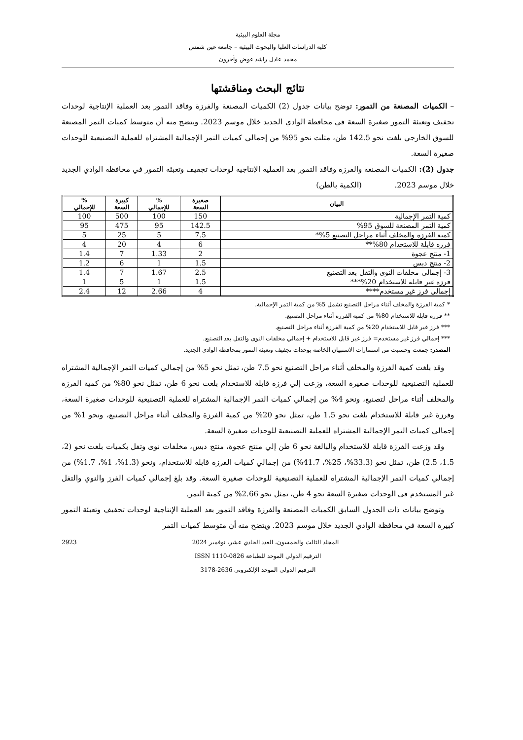مجلة العلوم البيئية
كلية الدراسات العليا والبحوث البيئية – جامعة عين شمس
محمد عادل راشد عوض وآخرون
نتائج البحث ومناقشتها
– الكميات المصنعة من التمور: توضح بيانات جدول (2) الكميات المصنعة والفرزة وفاقد التمور بعد العملية الإنتاجية لوحدات تجفيف وتعبئة التمور صغيرة السعة في محافظة الوادي الجديد خلال موسم 2023. ويتضح منه أن متوسط كميات التمر المصنعة للسوق الخارجي بلغت نحو 142.5 طن، مثلت نحو 95% من إجمالي كميات التمر الإجمالية المشتراه للعملية التصنيعية للوحدات صغيرة السعة.
جدول (2): الكميات المصنعة والفرزة وفاقد التمور بعد العملية الإنتاجية لوحدات تجفيف وتعبئة التمور في محافظة الوادي الجديد خلال موسم 2023. (الكمية بالطن)
| البيان | صغيرة السعة | % للإجمالي | كبيرة السعة | % للإجمالي |
| --- | --- | --- | --- | --- |
| كمية التمر الإجمالية | 150 | 100 | 500 | 100 |
| كمية التمر المصنعة للسوق 95% | 142.5 | 95 | 475 | 95 |
| كمية الفرزة والمخلف أثناء مراحل التصنيع 5%* | 7.5 | 5 | 25 | 5 |
| فرزه قابلة للاستخدام 80%** | 6 | 4 | 20 | 4 |
| 1- منتج عجوة | 2 | 1.33 | 7 | 1.4 |
| 2- منتج دبس | 1.5 | 1 | 6 | 1.2 |
| 3- إجمالي مخلفات النوى والتفل بعد التصنيع | 2.5 | 1.67 | 7 | 1.4 |
| فرزه غير قابلة للاستخدام 20%*** | 1.5 | 1 | 5 | 1 |
| إجمالي فرز غير مستخدم**** | 4 | 2.66 | 12 | 2.4 |
* كمية الفرزة والمخلف أثناء مراحل التصنيع تشمل 5% من كمية التمر الإجمالية.
** فرزه قابلة للاستخدام 80% من كمية الفرزة أثناء مراحل التصنيع.
*** فرز غير قابل للاستخدام 20% من كمية الفرزة أثناء مراحل التصنيع.
*** إجمالي فرز غير مستخدم= فرز غير قابل للاستخدام + إجمالي مخلفات النوى والتفل بعد التصنيع.
المصدر: جمعت وحسبت من استمارات الاستبيان الخاصة بوحدات تجفيف وتعبئة التمور بمحافظة الوادي الجديد.
وقد بلغت كمية الفرزة والمخلف أثناء مراحل التصنيع نحو 7.5 طن، تمثل نحو 5% من إجمالي كميات التمر الإجمالية المشتراه للعملية التصنيعية للوحدات صغيرة السعة، وزعت إلي فرزه قابلة للاستخدام بلغت نحو 6 طن، تمثل نحو 80% من كمية الفرزة والمخلف أثناء مراحل لتصنيع، ونحو 4% من إجمالي كميات التمر الإجمالية المشتراه للعملية التصنيعية للوحدات صغيرة السعة، وفرزة غير قابلة للاستخدام بلغت نحو 1.5 طن، تمثل نحو 20% من كمية الفرزة والمخلف أثناء مراحل التصنيع، ونحو 1% من إجمالي كميات التمر الإجمالية المشتراه للعملية التصنيعية للوحدات صغيرة السعة.
وقد وزعت الفرزة قابلة للاستخدام والبالغة نحو 6 طن إلي منتج عجوة، منتج دبس، مخلفات نوى وتفل بكميات بلغت نحو (2، 1.5، 2.5) طن، تمثل نحو (33.3%، 25%، 41.7%) من إجمالي كميات الفرزة قابلة للاستخدام، ونحو (1.3%، 1%، 1.7%) من إجمالي كميات التمر الإجمالية المشتراه للعملية التصنيعية للوحدات صغيرة السعة. وقد بلغ إجمالي كميات الفرز والنوي والتفل غير المستخدم في الوحدات صغيرة السعة نحو 4 طن، تمثل نحو 2.66% من كمية التمر.
وتوضح بيانات ذات الجدول السابق الكميات المصنعة والفرزة وفاقد التمور بعد العملية الإنتاجية لوحدات تجفيف وتعبئة التمور كبيرة السعة في محافظة الوادي الجديد خلال موسم 2023. ويتضح منه أن متوسط كميات التمر
2923 المجلد الثالث والخمسون، العدد الحادي عشر، نوفمبر 2024
الترقيم الدولي الموحد للطباعة ISSN 1110-0826
الترقيم الدولي الموحد الإلكتروني 2636-3178